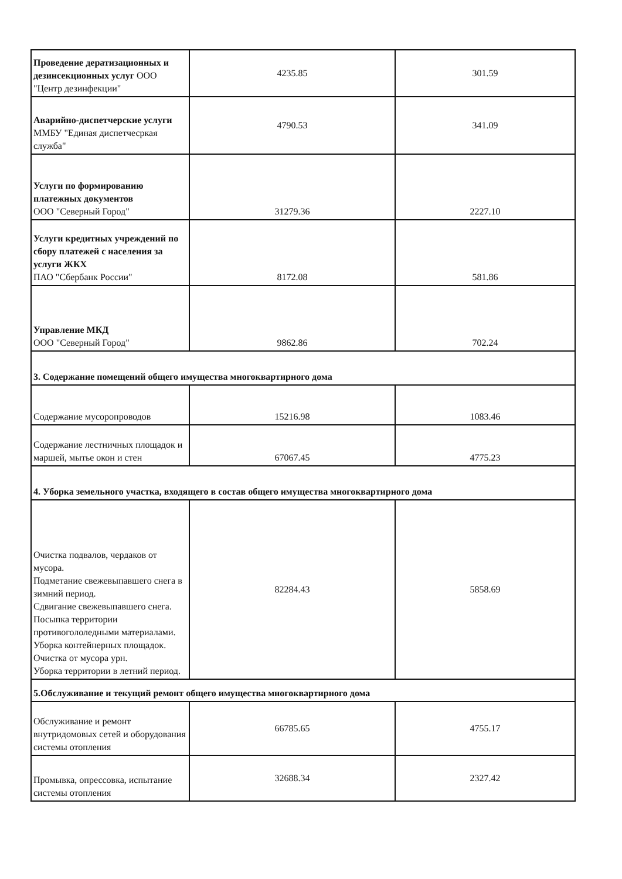| Проведение дератизационных и дезинсекционных услуг ООО "Центр дезинфекции" | 4235.85 | 301.59 |
| Аварийно-диспетчерские услуги ММБУ "Единая диспетчесркая служба" | 4790.53 | 341.09 |
| Услуги по формированию платежных документов ООО "Северный Город" | 31279.36 | 2227.10 |
| Услуги кредитных учреждений по сбору платежей с населения за услуги ЖКХ ПАО "Сбербанк России" | 8172.08 | 581.86 |
| Управление МКД ООО "Северный Город" | 9862.86 | 702.24 |
| 3. Содержание помещений общего имущества многоквартирного дома | | |
| Содержание мусоропроводов | 15216.98 | 1083.46 |
| Содержание лестничных площадок и маршей, мытье окон и стен | 67067.45 | 4775.23 |
| 4. Уборка земельного участка, входящего в состав общего имущества многоквартирного дома | | |
| Очистка подвалов, чердаков от мусора. Подметание свежевыпавшего снега в зимний период. Сдвигание свежевыпавшего снега. Посыпка территории противогололедными материалами. Уборка контейнерных площадок. Очистка от мусора урн. Уборка территории в летний период. | 82284.43 | 5858.69 |
| 5.Обслуживание и текущий ремонт общего имущества многоквартирного дома | | |
| Обслуживание и ремонт внутридомовых сетей и оборудования системы отопления | 66785.65 | 4755.17 |
| Промывка, опрессовка, испытание системы отопления | 32688.34 | 2327.42 |